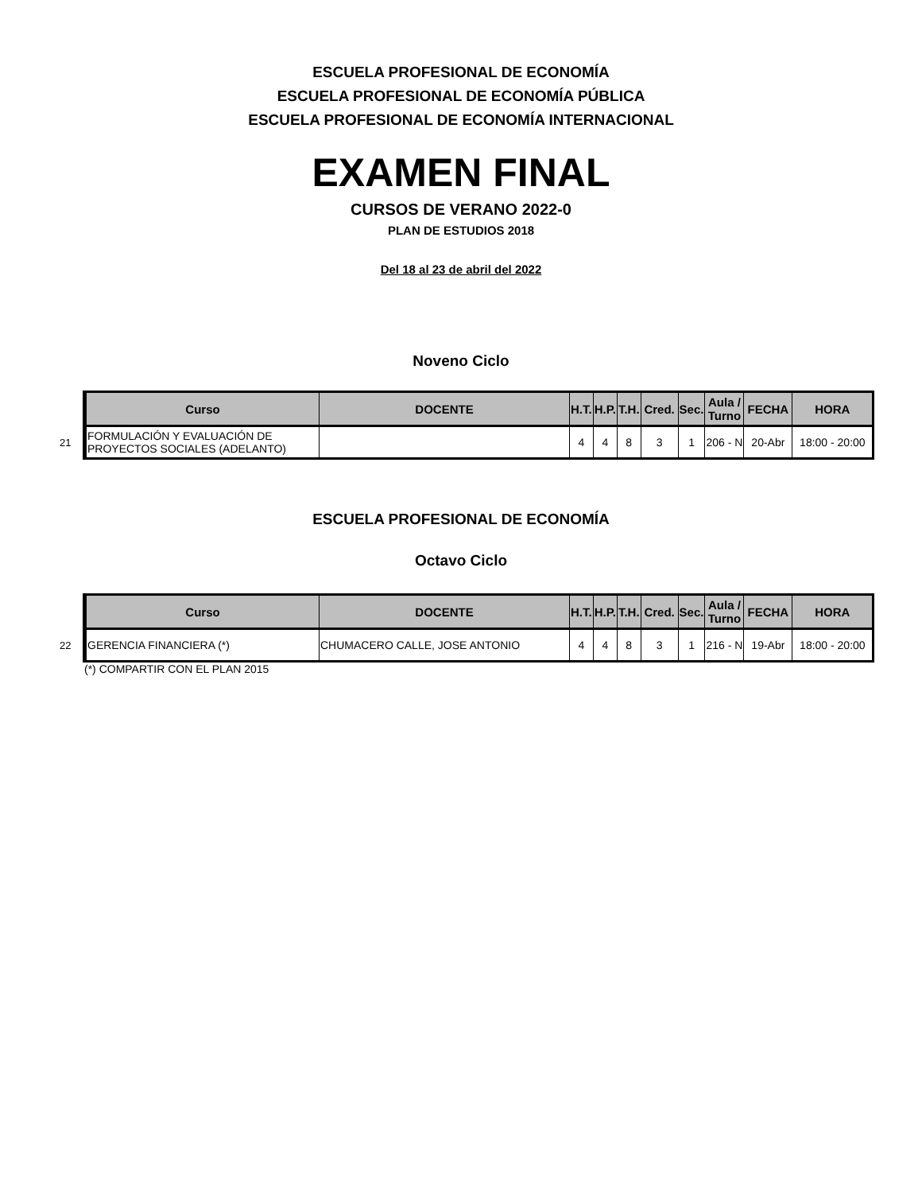ESCUELA PROFESIONAL DE ECONOMÍA
ESCUELA PROFESIONAL DE ECONOMÍA PÚBLICA
ESCUELA PROFESIONAL DE ECONOMÍA INTERNACIONAL
EXAMEN FINAL
CURSOS DE VERANO 2022-0
PLAN DE ESTUDIOS 2018
Del 18 al 23 de abril del 2022
Noveno Ciclo
| | Curso | DOCENTE | H.T. | H.P. | T.H. | Cred. | Sec. | Aula / Turno | FECHA | HORA |
| 21 | FORMULACIÓN Y EVALUACIÓN DE PROYECTOS SOCIALES (ADELANTO) | | 4 | 4 | 8 | 3 | 1 | 206 - N | 20-Abr | 18:00 - 20:00 |
ESCUELA PROFESIONAL DE ECONOMÍA
Octavo Ciclo
| | Curso | DOCENTE | H.T. | H.P. | T.H. | Cred. | Sec. | Aula / Turno | FECHA | HORA |
| 22 | GERENCIA FINANCIERA (*) | CHUMACERO CALLE, JOSE ANTONIO | 4 | 4 | 8 | 3 | 1 | 216 - N | 19-Abr | 18:00 - 20:00 |
(*) COMPARTIR CON EL PLAN 2015